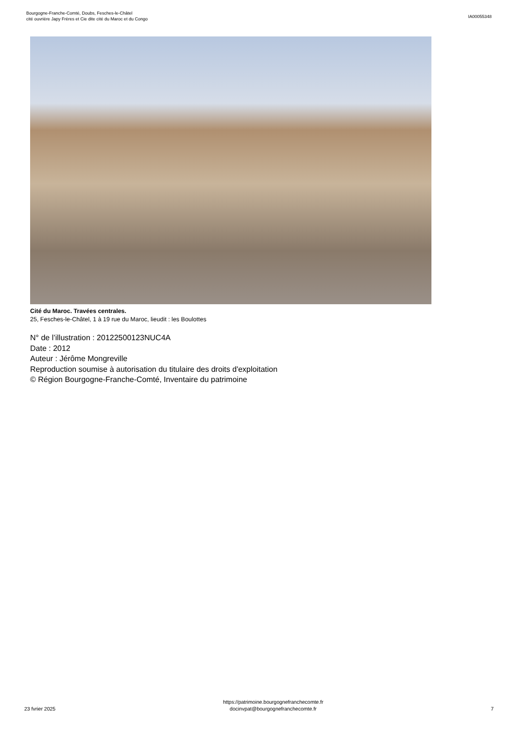Bourgogne-Franche-Comté, Doubs, Fesches-le-Châtel
cité ouvrière Japy Frères et Cie dite cité du Maroc et du Congo
IA00055348
Cité du Maroc. Travées centrales.
25, Fesches-le-Châtel, 1 à 19 rue du Maroc, lieudit : les Boulottes
N° de l’illustration : 20122500123NUC4A
Date : 2012
Auteur : Jérôme Mongreville
Reproduction soumise à autorisation du titulaire des droits d'exploitation
© Région Bourgogne-Franche-Comté, Inventaire du patrimoine
23 fvrier 2025
https://patrimoine.bourgognefranchecomte.fr
docinvpat@bourgognefranchecomte.fr
7